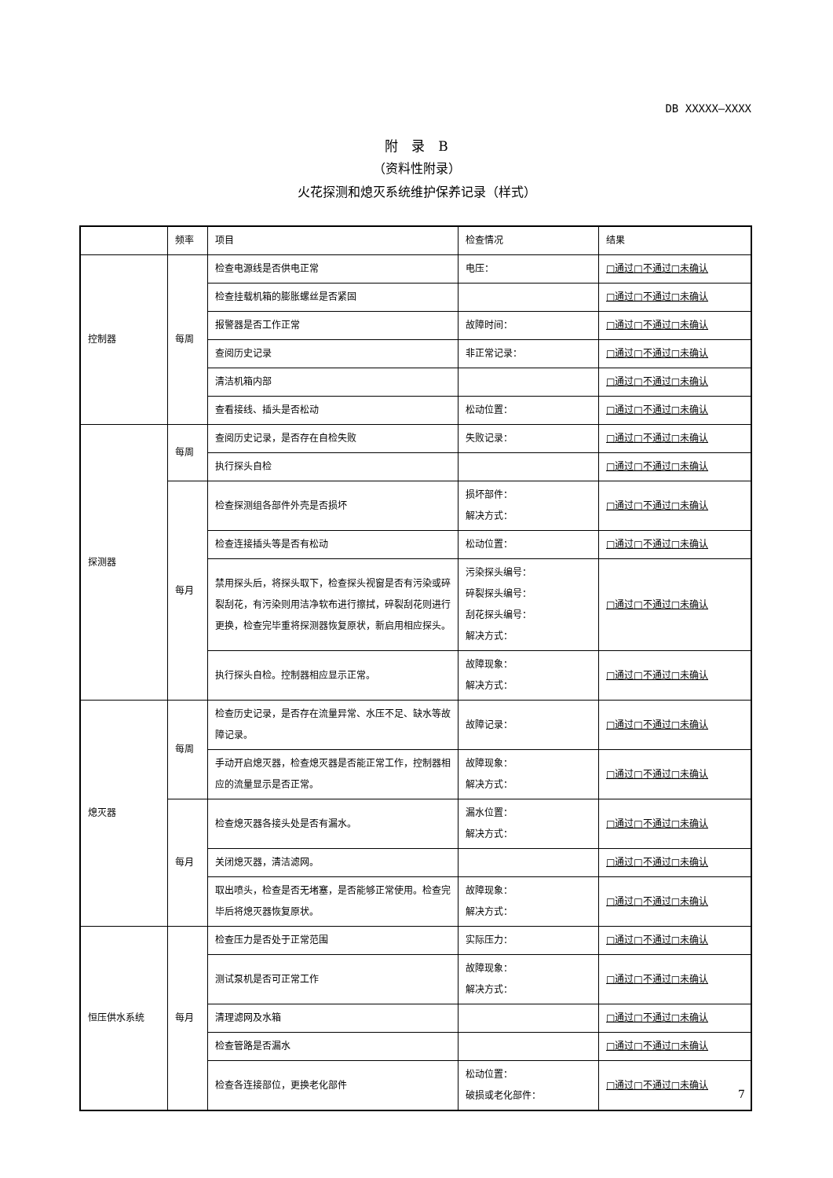DB XXXXX—XXXX
附　录　B
（资料性附录）
火花探测和熄灭系统维护保养记录（样式）
| | 频率 | 项目 | 检查情况 | 结果 |
| --- | --- | --- | --- | --- |
| 控制器 | 每周 | 检查电源线是否供电正常 | 电压： | □通过□不通过□未确认 |
| | | 检查挂载机箱的膨胀螺丝是否紧固 | | □通过□不通过□未确认 |
| | | 报警器是否工作正常 | 故障时间： | □通过□不通过□未确认 |
| | | 查阅历史记录 | 非正常记录： | □通过□不通过□未确认 |
| | | 清洁机箱内部 | | □通过□不通过□未确认 |
| | | 查看接线、插头是否松动 | 松动位置： | □通过□不通过□未确认 |
| 探测器 | 每周 | 查阅历史记录，是否存在自检失败 | 失败记录： | □通过□不通过□未确认 |
| | | 执行探头自检 | | □通过□不通过□未确认 |
| | 每月 | 检查探测组各部件外壳是否损坏 | 损坏部件： 解决方式： | □通过□不通过□未确认 |
| | | 检查连接插头等是否有松动 | 松动位置： | □通过□不通过□未确认 |
| | | 禁用探头后，将探头取下，检查探头视窗是否有污染或碎裂刮花，有污染则用洁净软布进行擦拭，碎裂刮花则进行更换，检查完毕重将探测器恢复原状，新启用相应探头。 | 污染探头编号： 碎裂探头编号： 刮花探头编号： 解决方式： | □通过□不通过□未确认 |
| | | 执行探头自检。控制器相应显示正常。 | 故障现象： 解决方式： | □通过□不通过□未确认 |
| 熄灭器 | 每周 | 检查历史记录，是否存在流量异常、水压不足、缺水等故障记录。 | 故障记录： | □通过□不通过□未确认 |
| | | 手动开启熄灭器，检查熄灭器是否能正常工作，控制器相应的流量显示是否正常。 | 故障现象： 解决方式： | □通过□不通过□未确认 |
| | 每月 | 检查熄灭器各接头处是否有漏水。 | 漏水位置： 解决方式： | □通过□不通过□未确认 |
| | | 关闭熄灭器，清洁滤网。 | | □通过□不通过□未确认 |
| | | 取出喷头，检查是否无堵塞，是否能够正常使用。检查完毕后将熄灭器恢复原状。 | 故障现象： 解决方式： | □通过□不通过□未确认 |
| 恒压供水系统 | 每月 | 检查压力是否处于正常范围 | 实际压力： | □通过□不通过□未确认 |
| | | 测试泵机是否可正常工作 | 故障现象： 解决方式： | □通过□不通过□未确认 |
| | | 清理滤网及水箱 | | □通过□不通过□未确认 |
| | | 检查管路是否漏水 | | □通过□不通过□未确认 |
| | | 检查各连接部位，更换老化部件 | 松动位置： 破损或老化部件： | □通过□不通过□未确认 |
7